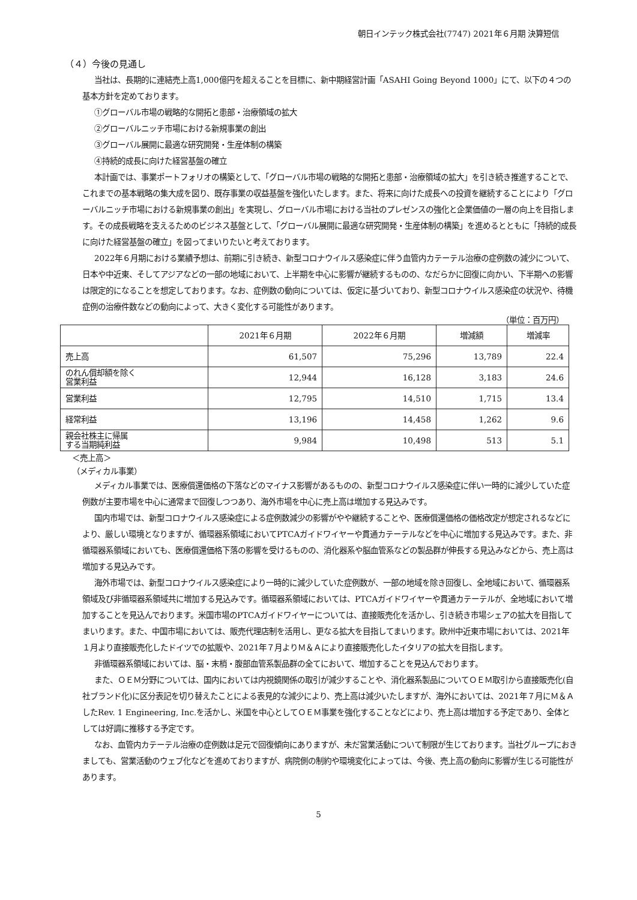朝日インテック株式会社(7747) 2021年６月期 決算短信
（４）今後の見通し
当社は、長期的に連結売上高1,000億円を超えることを目標に、新中期経営計画「ASAHI Going Beyond 1000」にて、以下の４つの基本方針を定めております。
①グローバル市場の戦略的な開拓と患部・治療領域の拡大
②グローバルニッチ市場における新規事業の創出
③グローバル展開に最適な研究開発・生産体制の構築
④持続的成長に向けた経営基盤の確立
本計画では、事業ポートフォリオの構築として、「グローバル市場の戦略的な開拓と患部・治療領域の拡大」を引き続き推進することで、これまでの基本戦略の集大成を図り、既存事業の収益基盤を強化いたします。また、将来に向けた成長への投資を継続することにより「グローバルニッチ市場における新規事業の創出」を実現し、グローバル市場における当社のプレゼンスの強化と企業価値の一層の向上を目指します。その成長戦略を支えるためのビジネス基盤として、「グローバル展開に最適な研究開発・生産体制の構築」を進めるとともに「持続的成長に向けた経営基盤の確立」を図ってまいりたいと考えております。
2022年６月期における業績予想は、前期に引き続き、新型コロナウイルス感染症に伴う血管内カテーテル治療の症例数の減少について、日本や中近東、そしてアジアなどの一部の地域において、上半期を中心に影響が継続するものの、なだらかに回復に向かい、下半期への影響は限定的になることを想定しております。なお、症例数の動向については、仮定に基づいており、新型コロナウイルス感染症の状況や、待機症例の治療件数などの動向によって、大きく変化する可能性があります。
（単位：百万円）
| | 2021年６月期 | 2022年６月期 | 増減額 | 増減率 |
| --- | --- | --- | --- | --- |
| 売上高 | 61,507 | 75,296 | 13,789 | 22.4 |
| のれん償却額を除く 営業利益 | 12,944 | 16,128 | 3,183 | 24.6 |
| 営業利益 | 12,795 | 14,510 | 1,715 | 13.4 |
| 経常利益 | 13,196 | 14,458 | 1,262 | 9.6 |
| 親会社株主に帰属 する当期純利益 | 9,984 | 10,498 | 513 | 5.1 |
＜売上高＞
（メディカル事業）
メディカル事業では、医療償還価格の下落などのマイナス影響があるものの、新型コロナウイルス感染症に伴い一時的に減少していた症例数が主要市場を中心に通常まで回復しつつあり、海外市場を中心に売上高は増加する見込みです。
国内市場では、新型コロナウイルス感染症による症例数減少の影響がやや継続することや、医療償還価格の価格改定が想定されるなどにより、厳しい環境となりますが、循環器系領域においてPTCAガイドワイヤーや貫通カテーテルなどを中心に増加する見込みです。また、非循環器系領域においても、医療償還価格下落の影響を受けるものの、消化器系や脳血管系などの製品群が伸長する見込みなどから、売上高は増加する見込みです。
海外市場では、新型コロナウイルス感染症により一時的に減少していた症例数が、一部の地域を除き回復し、全地域において、循環器系領域及び非循環器系領域共に増加する見込みです。循環器系領域においては、PTCAガイドワイヤーや貫通カテーテルが、全地域において増加することを見込んでおります。米国市場のPTCAガイドワイヤーについては、直接販売化を活かし、引き続き市場シェアの拡大を目指してまいります。また、中国市場においては、販売代理店制を活用し、更なる拡大を目指してまいります。欧州中近東市場においては、2021年１月より直接販売化したドイツでの拡販や、2021年７月よりＭ＆Ａにより直接販売化したイタリアの拡大を目指します。
非循環器系領域においては、脳・末梢・腹部血管系製品群の全てにおいて、増加することを見込んでおります。
また、ＯＥＭ分野については、国内においては内視鏡関係の取引が減少することや、消化器系製品についてＯＥＭ取引から直接販売化(自社ブランド化)に区分表記を切り替えたことによる表見的な減少により、売上高は減少いたしますが、海外においては、2021年７月にＭ＆ＡしたRev. 1 Engineering, Inc.を活かし、米国を中心としてＯＥＭ事業を強化することなどにより、売上高は増加する予定であり、全体としては好調に推移する予定です。
なお、血管内カテーテル治療の症例数は足元で回復傾向にありますが、未だ営業活動について制限が生じております。当社グループにおきましても、営業活動のウェブ化などを進めておりますが、病院側の制約や環境変化によっては、今後、売上高の動向に影響が生じる可能性があります。
5